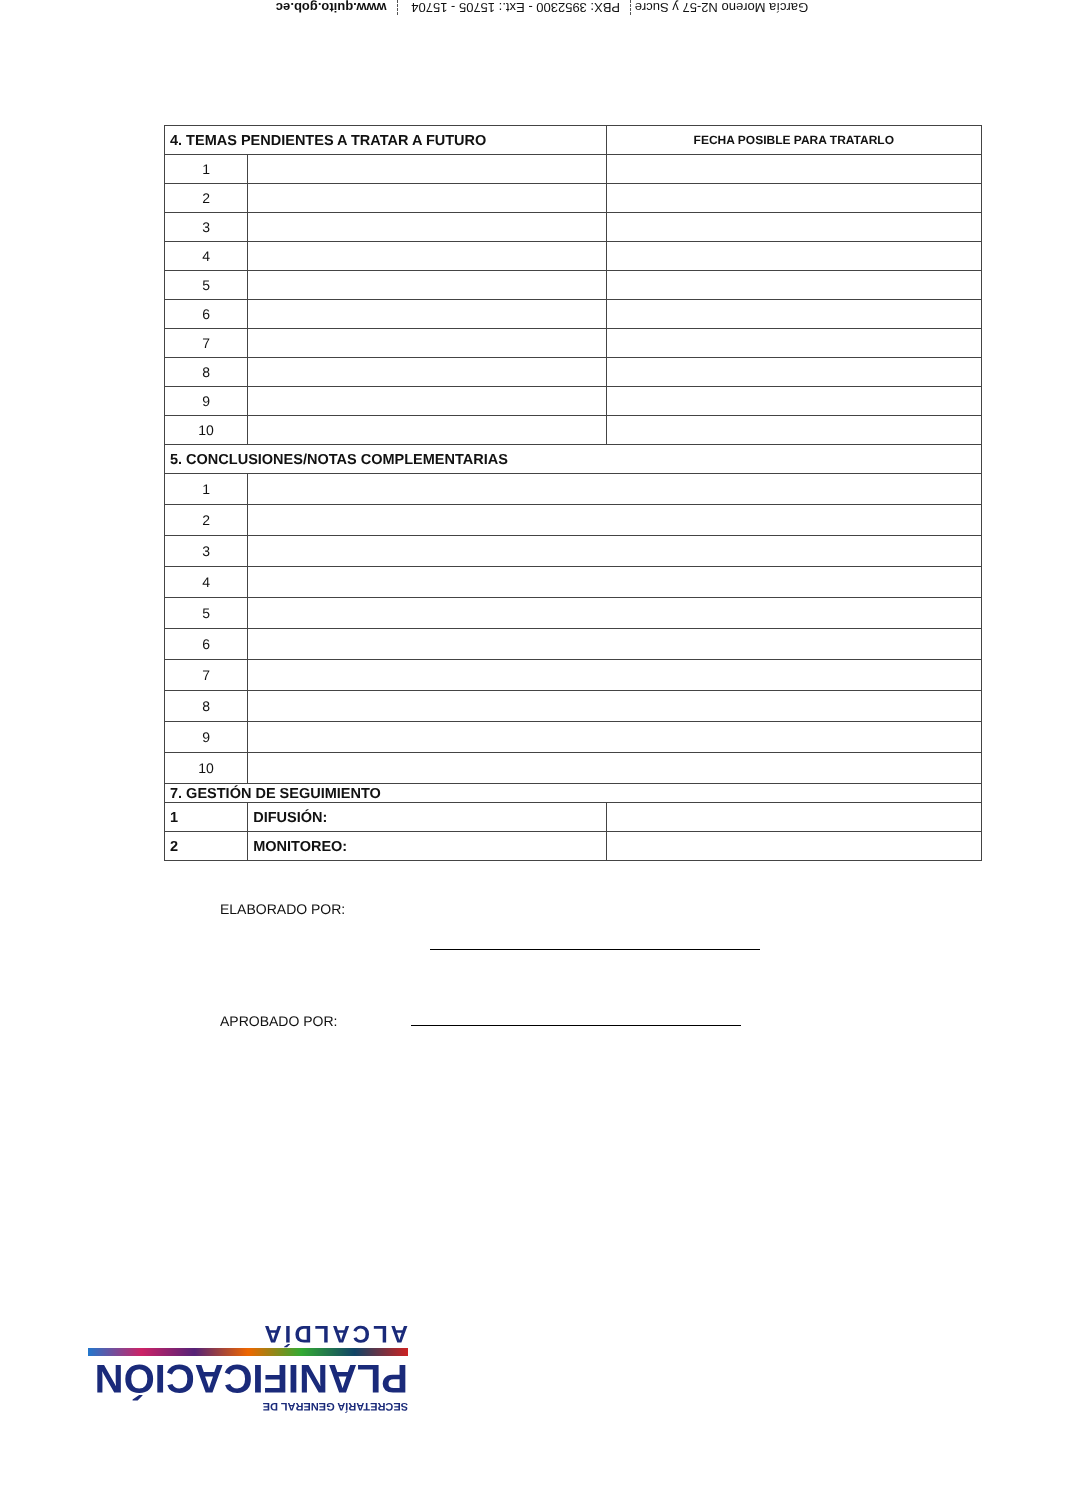García Moreno N2-57 y Sucre PBX: 3952300 - Ext.: 15705 - 15704 www.quito.gob.ec
| 4. TEMAS PENDIENTES A TRATAR A FUTURO | | FECHA POSIBLE PARA TRATARLO |
| --- | --- | --- |
| 1 | | |
| 2 | | |
| 3 | | |
| 4 | | |
| 5 | | |
| 6 | | |
| 7 | | |
| 8 | | |
| 9 | | |
| 10 | | |
| 5. CONCLUSIONES/NOTAS COMPLEMENTARIAS | | |
| 1 | | |
| 2 | | |
| 3 | | |
| 4 | | |
| 5 | | |
| 6 | | |
| 7 | | |
| 8 | | |
| 9 | | |
| 10 | | |
| 7. GESTIÓN DE SEGUIMIENTO | | |
| 1 | DIFUSIÓN: | |
| 2 | MONITOREO: | |
ELABORADO POR:
APROBADO POR:
SECRETARÍA GENERAL DE
PLANIFICACIÓN
ALCALDÍA